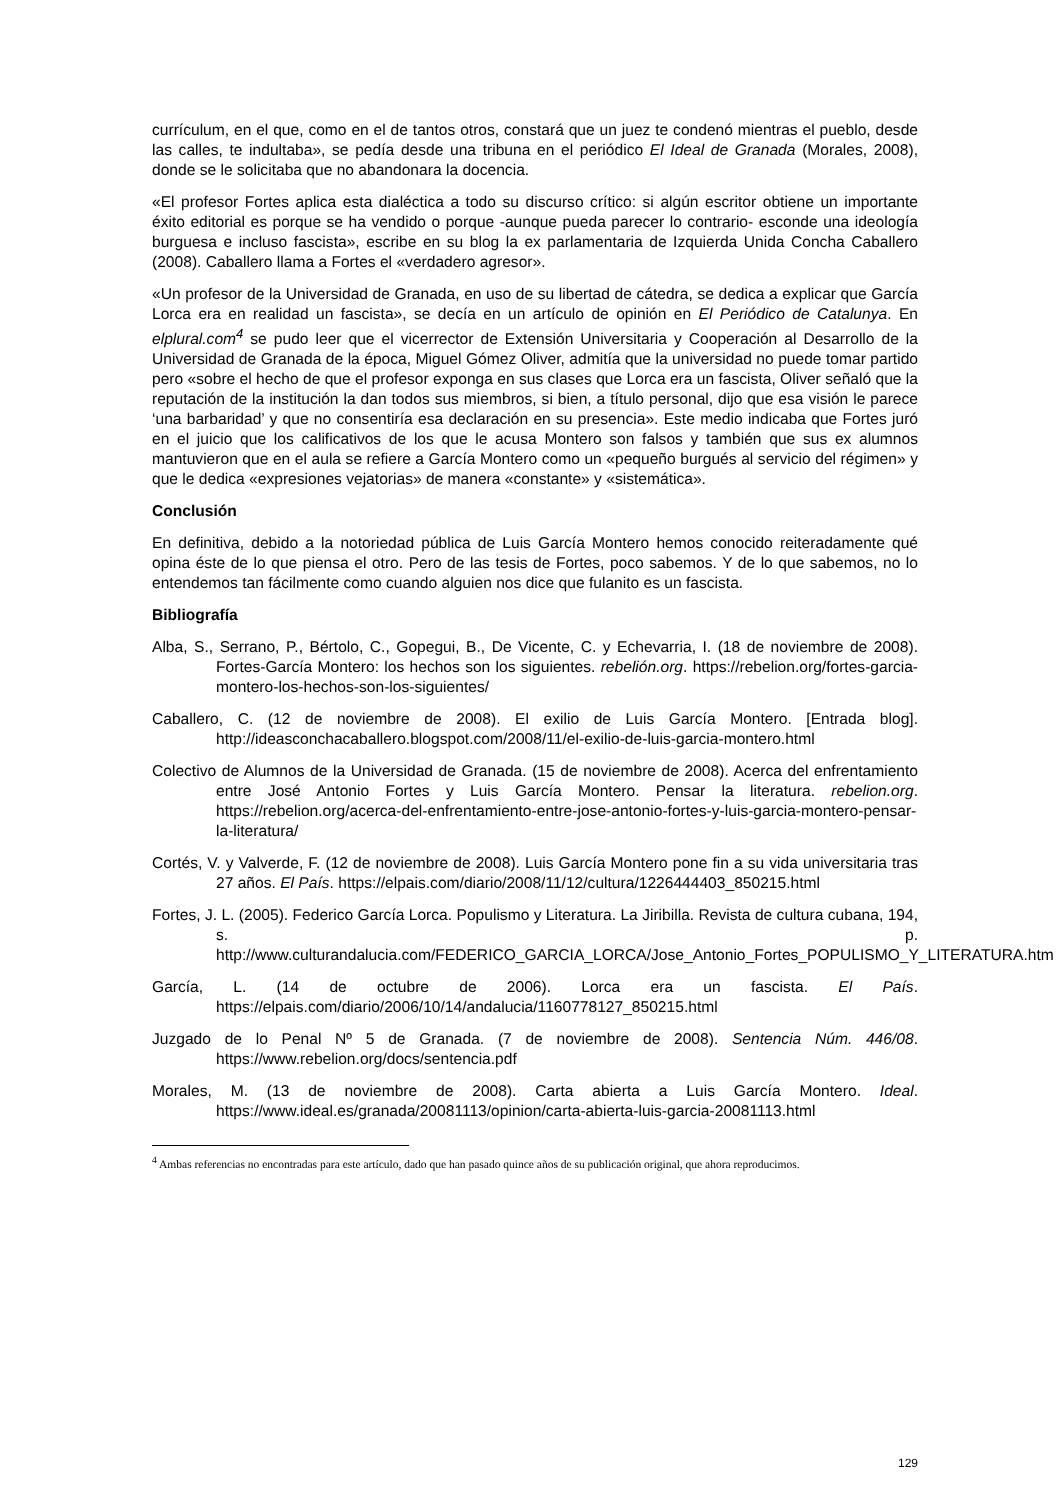currículum, en el que, como en el de tantos otros, constará que un juez te condenó mientras el pueblo, desde las calles, te indultaba», se pedía desde una tribuna en el periódico El Ideal de Granada (Morales, 2008), donde se le solicitaba que no abandonara la docencia.
«El profesor Fortes aplica esta dialéctica a todo su discurso crítico: si algún escritor obtiene un importante éxito editorial es porque se ha vendido o porque -aunque pueda parecer lo contrario- esconde una ideología burguesa e incluso fascista», escribe en su blog la ex parlamentaria de Izquierda Unida Concha Caballero (2008). Caballero llama a Fortes el «verdadero agresor».
«Un profesor de la Universidad de Granada, en uso de su libertad de cátedra, se dedica a explicar que García Lorca era en realidad un fascista», se decía en un artículo de opinión en El Periódico de Catalunya. En elplural.com<sup>4</sup> se pudo leer que el vicerrector de Extensión Universitaria y Cooperación al Desarrollo de la Universidad de Granada de la época, Miguel Gómez Oliver, admitía que la universidad no puede tomar partido pero «sobre el hecho de que el profesor exponga en sus clases que Lorca era un fascista, Oliver señaló que la reputación de la institución la dan todos sus miembros, si bien, a título personal, dijo que esa visión le parece ‘una barbaridad’ y que no consentiría esa declaración en su presencia». Este medio indicaba que Fortes juró en el juicio que los calificativos de los que le acusa Montero son falsos y también que sus ex alumnos mantuvieron que en el aula se refiere a García Montero como un «pequeño burgués al servicio del régimen» y que le dedica «expresiones vejatorias» de manera «constante» y «sistemática».
Conclusión
En definitiva, debido a la notoriedad pública de Luis García Montero hemos conocido reiteradamente qué opina éste de lo que piensa el otro. Pero de las tesis de Fortes, poco sabemos. Y de lo que sabemos, no lo entendemos tan fácilmente como cuando alguien nos dice que fulanito es un fascista.
Bibliografía
Alba, S., Serrano, P., Bértolo, C., Gopegui, B., De Vicente, C. y Echevarria, I. (18 de noviembre de 2008). Fortes-García Montero: los hechos son los siguientes. rebelión.org. https://rebelion.org/fortes-garcia-montero-los-hechos-son-los-siguientes/
Caballero, C. (12 de noviembre de 2008). El exilio de Luis García Montero. [Entrada blog]. http://ideasconchacaballero.blogspot.com/2008/11/el-exilio-de-luis-garcia-montero.html
Colectivo de Alumnos de la Universidad de Granada. (15 de noviembre de 2008). Acerca del enfrentamiento entre José Antonio Fortes y Luis García Montero. Pensar la literatura. rebelion.org. https://rebelion.org/acerca-del-enfrentamiento-entre-jose-antonio-fortes-y-luis-garcia-montero-pensar-la-literatura/
Cortés, V. y Valverde, F. (12 de noviembre de 2008). Luis García Montero pone fin a su vida universitaria tras 27 años. El País. https://elpais.com/diario/2008/11/12/cultura/1226444403_850215.html
Fortes, J. L. (2005). Federico García Lorca. Populismo y Literatura. La Jiribilla. Revista de cultura cubana, 194, s. p. http://www.culturandalucia.com/FEDERICO_GARCIA_LORCA/Jose_Antonio_Fortes_POPULISMO_Y_LITERATURA.htm
García, L. (14 de octubre de 2006). Lorca era un fascista. El País. https://elpais.com/diario/2006/10/14/andalucia/1160778127_850215.html
Juzgado de lo Penal Nº 5 de Granada. (7 de noviembre de 2008). Sentencia Núm. 446/08. https://www.rebelion.org/docs/sentencia.pdf
Morales, M. (13 de noviembre de 2008). Carta abierta a Luis García Montero. Ideal. https://www.ideal.es/granada/20081113/opinion/carta-abierta-luis-garcia-20081113.html
<sup>4</sup> Ambas referencias no encontradas para este artículo, dado que han pasado quince años de su publicación original, que ahora reproducimos.
129